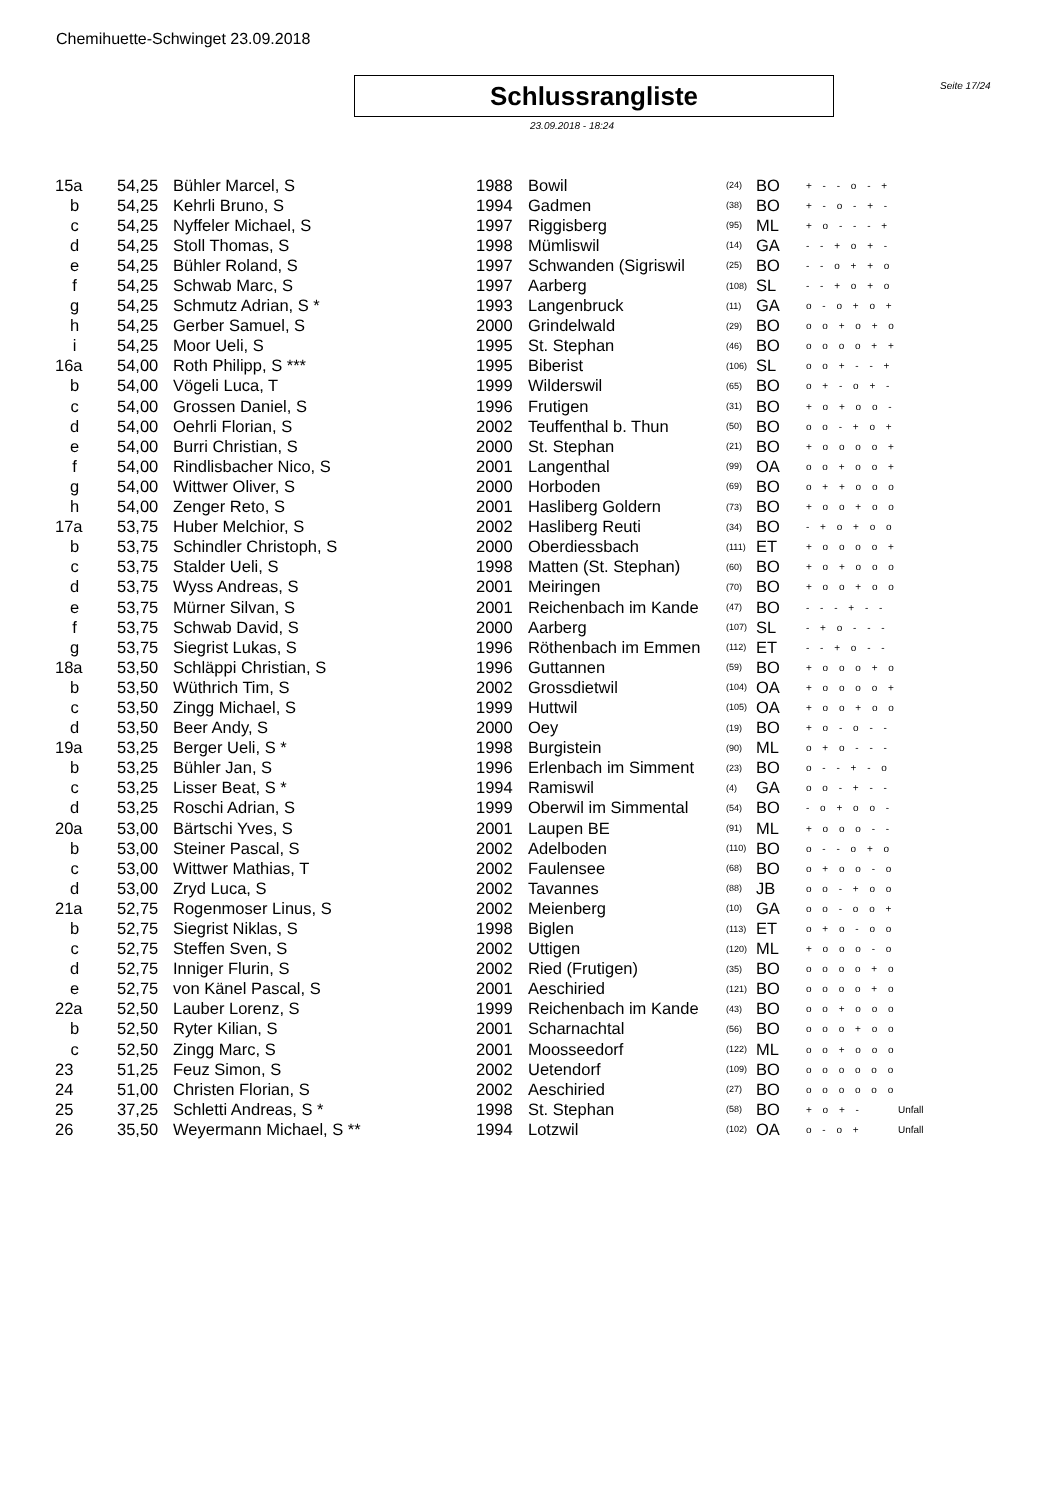Chemihuette-Schwinget 23.09.2018
Schlussrangliste Seite 17/24
23.09.2018 - 18:24
| 15a | 54,25 | Bühler Marcel, S | 1988 | Bowil | (24) | BO | + - - o - + | |
| b | 54,25 | Kehrli Bruno, S | 1994 | Gadmen | (38) | BO | + - o - + - | |
| c | 54,25 | Nyffeler Michael, S | 1997 | Riggisberg | (95) | ML | + o - - - + | |
| d | 54,25 | Stoll Thomas, S | 1998 | Mümliswil | (14) | GA | - - + o + - | |
| e | 54,25 | Bühler Roland, S | 1997 | Schwanden (Sigriswil | (25) | BO | - - o + + o | |
| f | 54,25 | Schwab Marc, S | 1997 | Aarberg | (108) | SL | - - + o + o | |
| g | 54,25 | Schmutz Adrian, S * | 1993 | Langenbruck | (11) | GA | o - o + o + | |
| h | 54,25 | Gerber Samuel, S | 2000 | Grindelwald | (29) | BO | o o + o + o | |
| i | 54,25 | Moor Ueli, S | 1995 | St. Stephan | (46) | BO | o o o o + + | |
| 16a | 54,00 | Roth Philipp, S *** | 1995 | Biberist | (106) | SL | o o + - - + | |
| b | 54,00 | Vögeli Luca, T | 1999 | Wilderswil | (65) | BO | o + - o + - | |
| c | 54,00 | Grossen Daniel, S | 1996 | Frutigen | (31) | BO | + o + o o - | |
| d | 54,00 | Oehrli Florian, S | 2002 | Teuffenthal b. Thun | (50) | BO | o o - + o + | |
| e | 54,00 | Burri Christian, S | 2000 | St. Stephan | (21) | BO | + o o o o + | |
| f | 54,00 | Rindlisbacher Nico, S | 2001 | Langenthal | (99) | OA | o o + o o + | |
| g | 54,00 | Wittwer Oliver, S | 2000 | Horboden | (69) | BO | o + + o o o | |
| h | 54,00 | Zenger Reto, S | 2001 | Hasliberg Goldern | (73) | BO | + o o + o o | |
| 17a | 53,75 | Huber Melchior, S | 2002 | Hasliberg Reuti | (34) | BO | - + o + o o | |
| b | 53,75 | Schindler Christoph, S | 2000 | Oberdiessbach | (111) | ET | + o o o o + | |
| c | 53,75 | Stalder Ueli, S | 1998 | Matten (St. Stephan) | (60) | BO | + o + o o o | |
| d | 53,75 | Wyss Andreas, S | 2001 | Meiringen | (70) | BO | + o o + o o | |
| e | 53,75 | Mürner Silvan, S | 2001 | Reichenbach im Kande | (47) | BO | - - - + - - | |
| f | 53,75 | Schwab David, S | 2000 | Aarberg | (107) | SL | - + o - - - | |
| g | 53,75 | Siegrist Lukas, S | 1996 | Röthenbach im Emmen | (112) | ET | - - + o - - | |
| 18a | 53,50 | Schläppi Christian, S | 1996 | Guttannen | (59) | BO | + o o o + o | |
| b | 53,50 | Wüthrich Tim, S | 2002 | Grossdietwil | (104) | OA | + o o o o + | |
| c | 53,50 | Zingg Michael, S | 1999 | Huttwil | (105) | OA | + o o + o o | |
| d | 53,50 | Beer Andy, S | 2000 | Oey | (19) | BO | + o - o - - | |
| 19a | 53,25 | Berger Ueli, S * | 1998 | Burgistein | (90) | ML | o + o - - - | |
| b | 53,25 | Bühler Jan, S | 1996 | Erlenbach im Simment | (23) | BO | o - - + - o | |
| c | 53,25 | Lisser Beat, S * | 1994 | Ramiswil | (4) | GA | o o - + - - | |
| d | 53,25 | Roschi Adrian, S | 1999 | Oberwil im Simmental | (54) | BO | - o + o o - | |
| 20a | 53,00 | Bärtschi Yves, S | 2001 | Laupen BE | (91) | ML | + o o o - - | |
| b | 53,00 | Steiner Pascal, S | 2002 | Adelboden | (110) | BO | o - - o + o | |
| c | 53,00 | Wittwer Mathias, T | 2002 | Faulensee | (68) | BO | o + o o - o | |
| d | 53,00 | Zryd Luca, S | 2002 | Tavannes | (88) | JB | o o - + o o | |
| 21a | 52,75 | Rogenmoser Linus, S | 2002 | Meienberg | (10) | GA | o o - o o + | |
| b | 52,75 | Siegrist Niklas, S | 1998 | Biglen | (113) | ET | o + o - o o | |
| c | 52,75 | Steffen Sven, S | 2002 | Uttigen | (120) | ML | + o o o - o | |
| d | 52,75 | Inniger Flurin, S | 2002 | Ried (Frutigen) | (35) | BO | o o o o + o | |
| e | 52,75 | von Känel Pascal, S | 2001 | Aeschiried | (121) | BO | o o o o + o | |
| 22a | 52,50 | Lauber Lorenz, S | 1999 | Reichenbach im Kande | (43) | BO | o o + o o o | |
| b | 52,50 | Ryter Kilian, S | 2001 | Scharnachtal | (56) | BO | o o o + o o | |
| c | 52,50 | Zingg Marc, S | 2001 | Moosseedorf | (122) | ML | o o + o o o | |
| 23 | 51,25 | Feuz Simon, S | 2002 | Uetendorf | (109) | BO | o o o o o o | |
| 24 | 51,00 | Christen Florian, S | 2002 | Aeschiried | (27) | BO | o o o o o o | |
| 25 | 37,25 | Schletti Andreas, S * | 1998 | St. Stephan | (58) | BO | + o + - | Unfall |
| 26 | 35,50 | Weyermann Michael, S ** | 1994 | Lotzwil | (102) | OA | o - o + | Unfall |